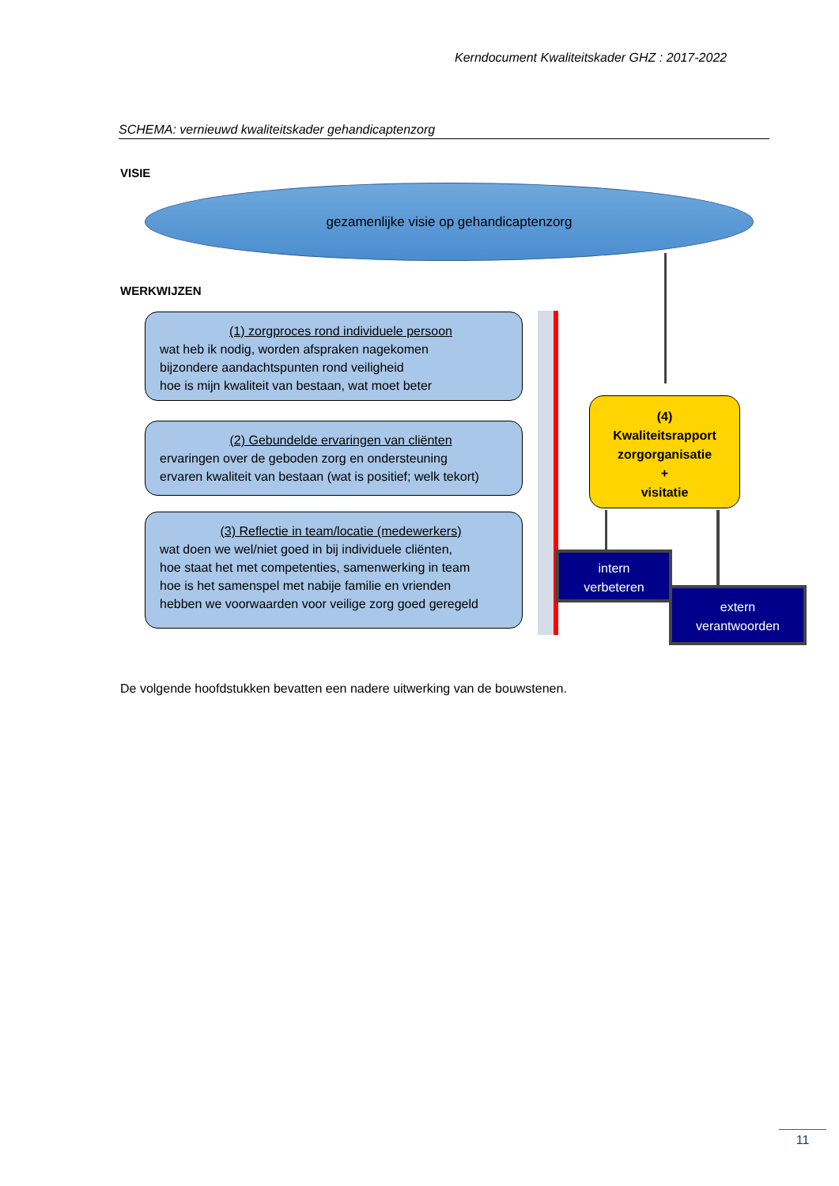Kerndocument Kwaliteitskader GHZ : 2017-2022
SCHEMA: vernieuwd kwaliteitskader gehandicaptenzorg
VISIE
gezamenlijke visie op gehandicaptenzorg
WERKWIJZEN
(1) zorgproces rond individuele persoon
wat heb ik nodig, worden afspraken nagekomen
bijzondere aandachtspunten rond veiligheid
hoe is mijn kwaliteit van bestaan, wat moet beter
(2) Gebundelde ervaringen van cliënten
ervaringen over de geboden zorg en ondersteuning
ervaren kwaliteit van bestaan (wat is positief; welk tekort)
(3) Reflectie in team/locatie (medewerkers)
wat doen we wel/niet goed in bij individuele cliënten,
hoe staat het met competenties, samenwerking in team
hoe is het samenspel met nabije familie en vrienden
hebben we voorwaarden voor veilige zorg goed geregeld
(4)
Kwaliteitsrapport
zorgorganisatie
+
visitatie
intern
verbeteren
extern
verantwoorden
De volgende hoofdstukken bevatten een nadere uitwerking van de bouwstenen.
11